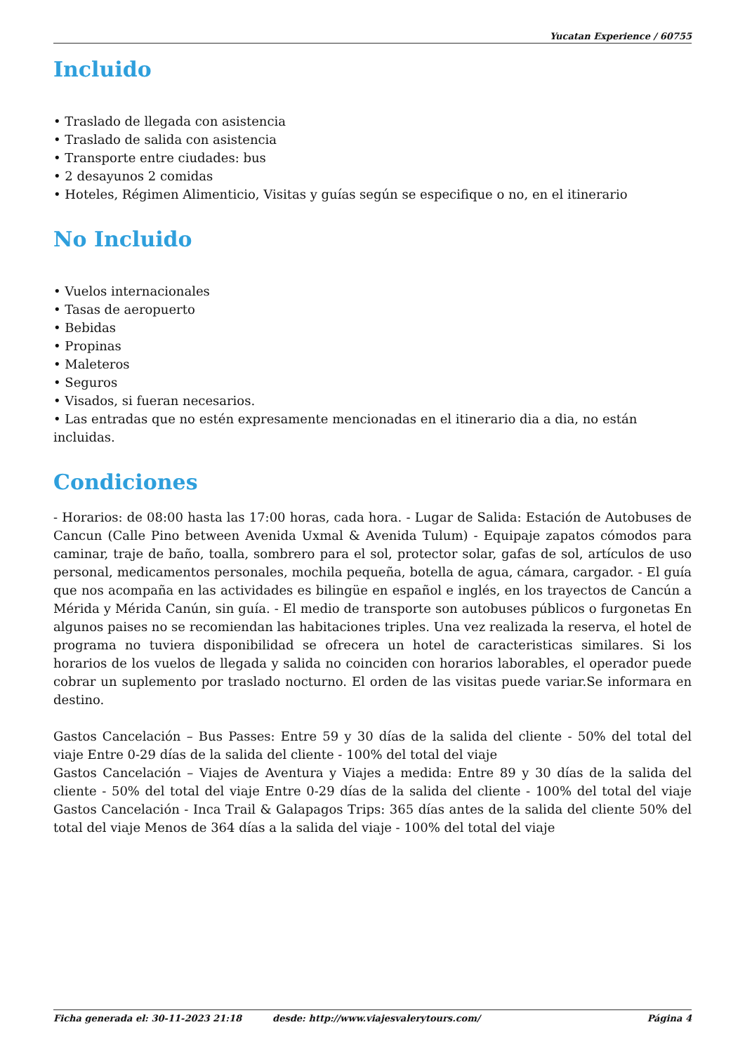Yucatan Experience / 60755
Incluido
Traslado de llegada con asistencia
Traslado de salida con asistencia
Transporte entre ciudades: bus
2 desayunos 2 comidas
Hoteles, Régimen Alimenticio, Visitas y guías según se especifique o no, en el itinerario
No Incluido
Vuelos internacionales
Tasas de aeropuerto
Bebidas
Propinas
Maleteros
Seguros
Visados, si fueran necesarios.
Las entradas que no estén expresamente mencionadas en el itinerario dia a dia, no están incluidas.
Condiciones
- Horarios: de 08:00 hasta las 17:00 horas, cada hora. - Lugar de Salida: Estación de Autobuses de Cancun (Calle Pino between Avenida Uxmal & Avenida Tulum) - Equipaje zapatos cómodos para caminar, traje de baño, toalla, sombrero para el sol, protector solar, gafas de sol, artículos de uso personal, medicamentos personales, mochila pequeña, botella de agua, cámara, cargador. - El guía que nos acompaña en las actividades es bilingüe en español e inglés, en los trayectos de Cancún a Mérida y Mérida Canún, sin guía. - El medio de transporte son autobuses públicos o furgonetas En algunos paises no se recomiendan las habitaciones triples. Una vez realizada la reserva, el hotel de programa no tuviera disponibilidad se ofrecera un hotel de caracteristicas similares. Si los horarios de los vuelos de llegada y salida no coinciden con horarios laborables, el operador puede cobrar un suplemento por traslado nocturno. El orden de las visitas puede variar.Se informara en destino.
Gastos Cancelación – Bus Passes: Entre 59 y 30 días de la salida del cliente - 50% del total del viaje Entre 0-29 días de la salida del cliente - 100% del total del viaje
Gastos Cancelación – Viajes de Aventura y Viajes a medida: Entre 89 y 30 días de la salida del cliente - 50% del total del viaje Entre 0-29 días de la salida del cliente - 100% del total del viaje Gastos Cancelación - Inca Trail & Galapagos Trips: 365 días antes de la salida del cliente 50% del total del viaje Menos de 364 días a la salida del viaje - 100% del total del viaje
Ficha generada el: 30-11-2023 21:18 desde: http://www.viajesvalerytours.com/ Página 4